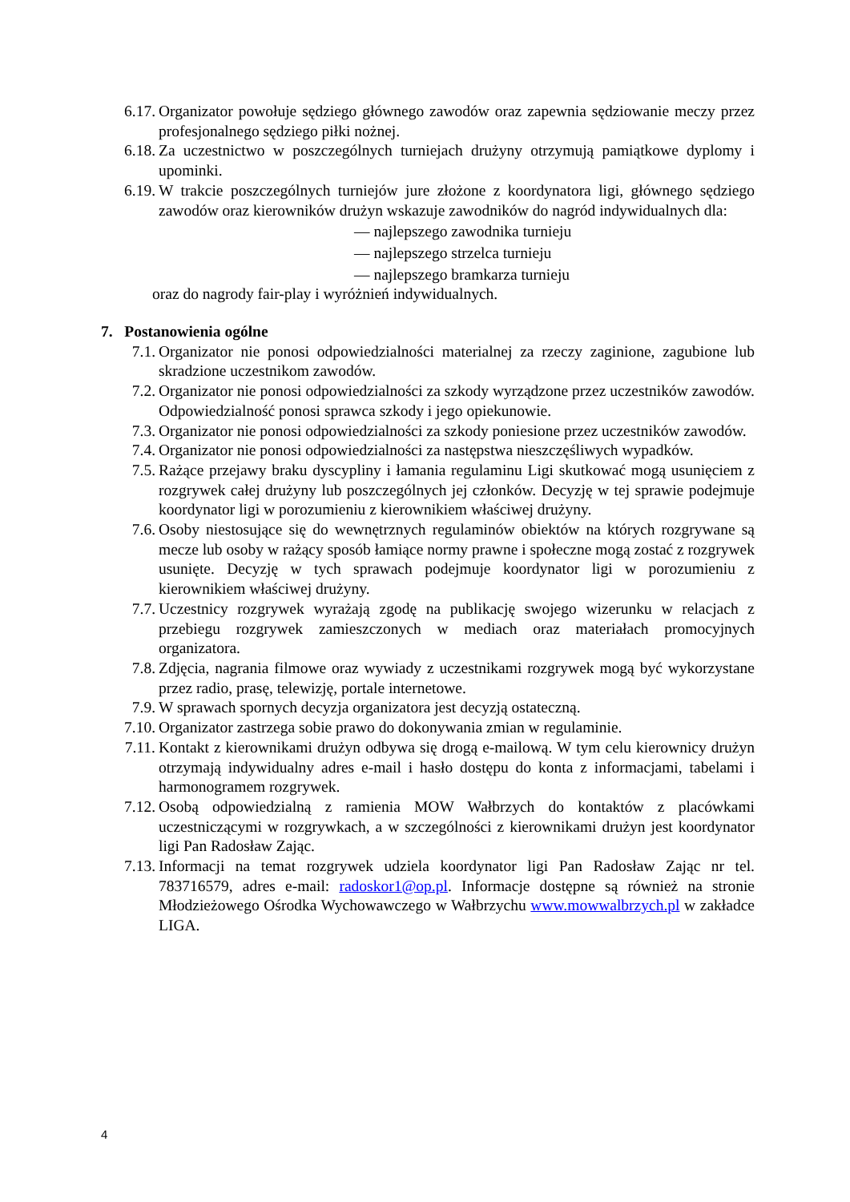6.17. Organizator powołuje sędziego głównego zawodów oraz zapewnia sędziowanie meczy przez profesjonalnego sędziego piłki nożnej.
6.18. Za uczestnictwo w poszczególnych turniejach drużyny otrzymują pamiątkowe dyplomy i upominki.
6.19. W trakcie poszczególnych turniejów jure złożone z koordynatora ligi, głównego sędziego zawodów oraz kierowników drużyn wskazuje zawodników do nagród indywidualnych dla:
— najlepszego zawodnika turnieju
— najlepszego strzelca turnieju
— najlepszego bramkarza turnieju
oraz do nagrody fair-play i wyróżnień indywidualnych.
7. Postanowienia ogólne
7.1. Organizator nie ponosi odpowiedzialności materialnej za rzeczy zaginione, zagubione lub skradzione uczestnikom zawodów.
7.2. Organizator nie ponosi odpowiedzialności za szkody wyrządzone przez uczestników zawodów. Odpowiedzialność ponosi sprawca szkody i jego opiekunowie.
7.3. Organizator nie ponosi odpowiedzialności za szkody poniesione przez uczestników zawodów.
7.4. Organizator nie ponosi odpowiedzialności za następstwa nieszczęśliwych wypadków.
7.5. Rażące przejawy braku dyscypliny i łamania regulaminu Ligi skutkować mogą usunięciem z rozgrywek całej drużyny lub poszczególnych jej członków. Decyzję w tej sprawie podejmuje koordynator ligi w porozumieniu z kierownikiem właściwej drużyny.
7.6. Osoby niestosujące się do wewnętrznych regulaminów obiektów na których rozgrywane są mecze lub osoby w rażący sposób łamiące normy prawne i społeczne mogą zostać z rozgrywek usunięte. Decyzję w tych sprawach podejmuje koordynator ligi w porozumieniu z kierownikiem właściwej drużyny.
7.7. Uczestnicy rozgrywek wyrażają zgodę na publikację swojego wizerunku w relacjach z przebiegu rozgrywek zamieszczonych w mediach oraz materiałach promocyjnych organizatora.
7.8. Zdjęcia, nagrania filmowe oraz wywiady z uczestnikami rozgrywek mogą być wykorzystane przez radio, prasę, telewizję, portale internetowe.
7.9. W sprawach spornych decyzja organizatora jest decyzją ostateczną.
7.10. Organizator zastrzega sobie prawo do dokonywania zmian w regulaminie.
7.11. Kontakt z kierownikami drużyn odbywa się drogą e-mailową. W tym celu kierownicy drużyn otrzymają indywidualny adres e-mail i hasło dostępu do konta z informacjami, tabelami i harmonogramem rozgrywek.
7.12. Osobą odpowiedzialną z ramienia MOW Wałbrzych do kontaktów z placówkami uczestniczącymi w rozgrywkach, a w szczególności z kierownikami drużyn jest koordynator ligi Pan Radosław Zając.
7.13. Informacji na temat rozgrywek udziela koordynator ligi Pan Radosław Zając nr tel. 783716579, adres e-mail: radoskor1@op.pl. Informacje dostępne są również na stronie Młodzieżowego Ośrodka Wychowawczego w Wałbrzychu www.mowwalbrzych.pl w zakładce LIGA.
4